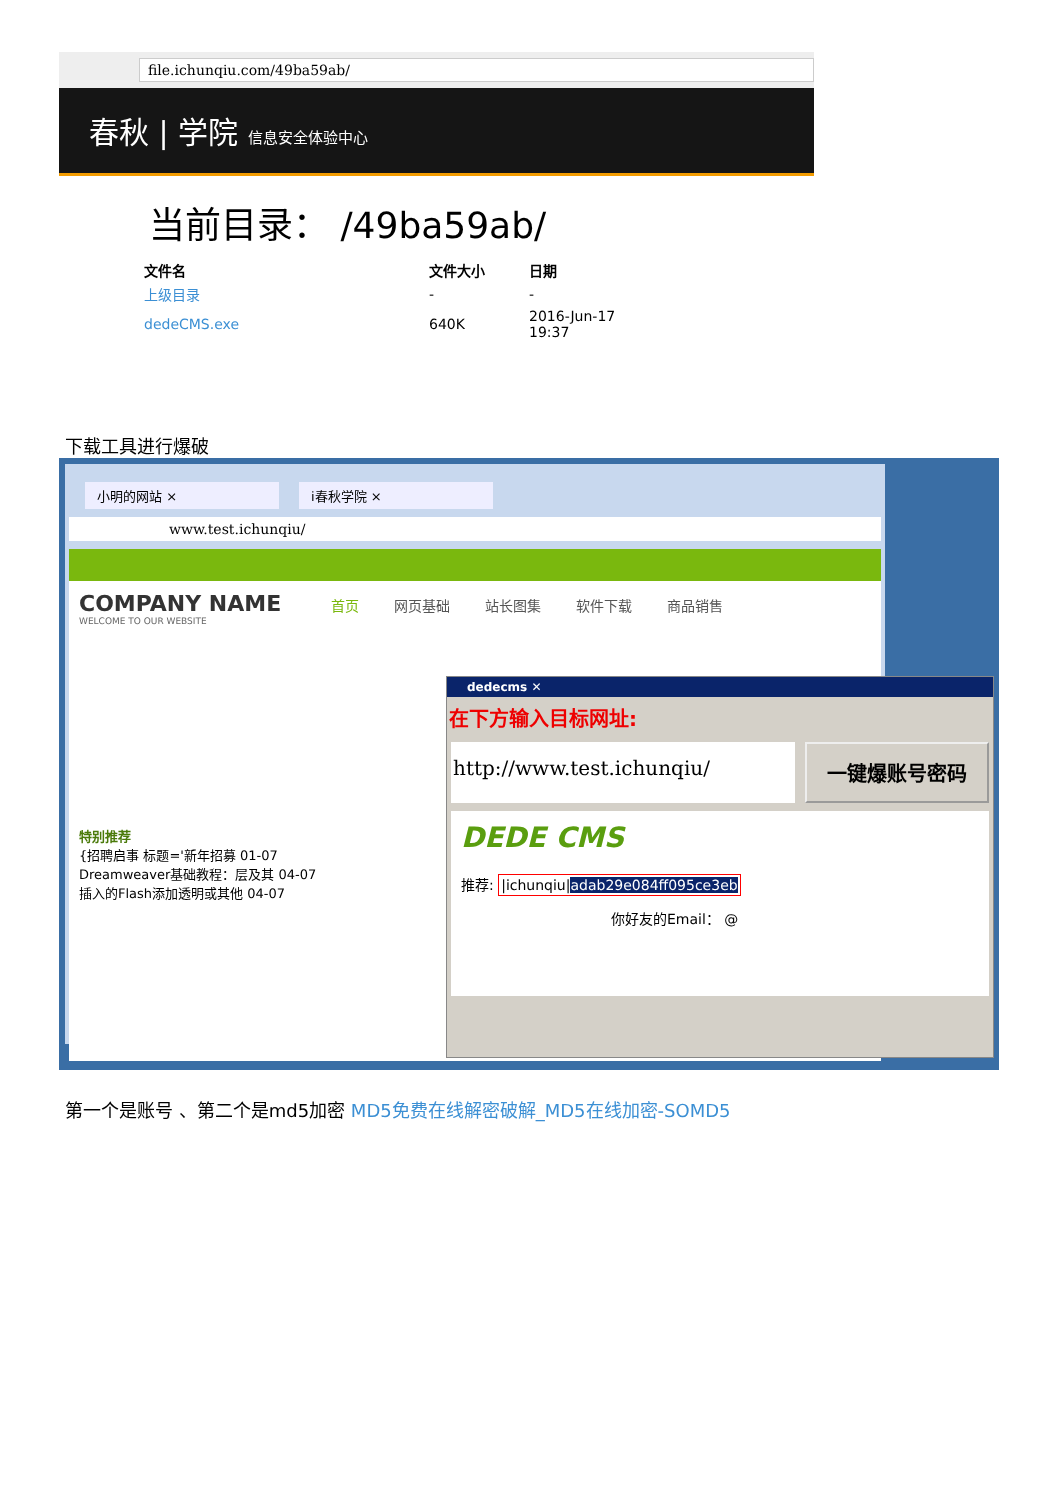file.ichunqiu.com/49ba59ab/
春秋 | 学院 信息安全体验中心
当前目录： /49ba59ab/
| 文件名 | 文件大小 | 日期 |
| --- | --- | --- |
| 上级目录 | - | - |
| dedeCMS.exe | 640K | 2016-Jun-17 19:37 |
下载工具进行爆破
小明的网站 × i春秋学院 ×
www.test.ichunqiu/
COMPANY NAME 首页 网页基础 站长图集 软件下载 商品销售
WELCOME TO OUR WEBSITE
特别推荐
{招聘启事 标题='新年招募 01-07
Dreamweaver基础教程：层及其 04-07
插入的Flash添加透明或其他 04-07
dedecms ✕
在下方输入目标网址:
http://www.test.ichunqiu/ 一键爆账号密码
DEDE CMS
推荐: |ichunqiu|adab29e084ff095ce3eb
你好友的Email： @
第一个是账号 、第二个是md5加密 MD5免费在线解密破解_MD5在线加密-SOMD5